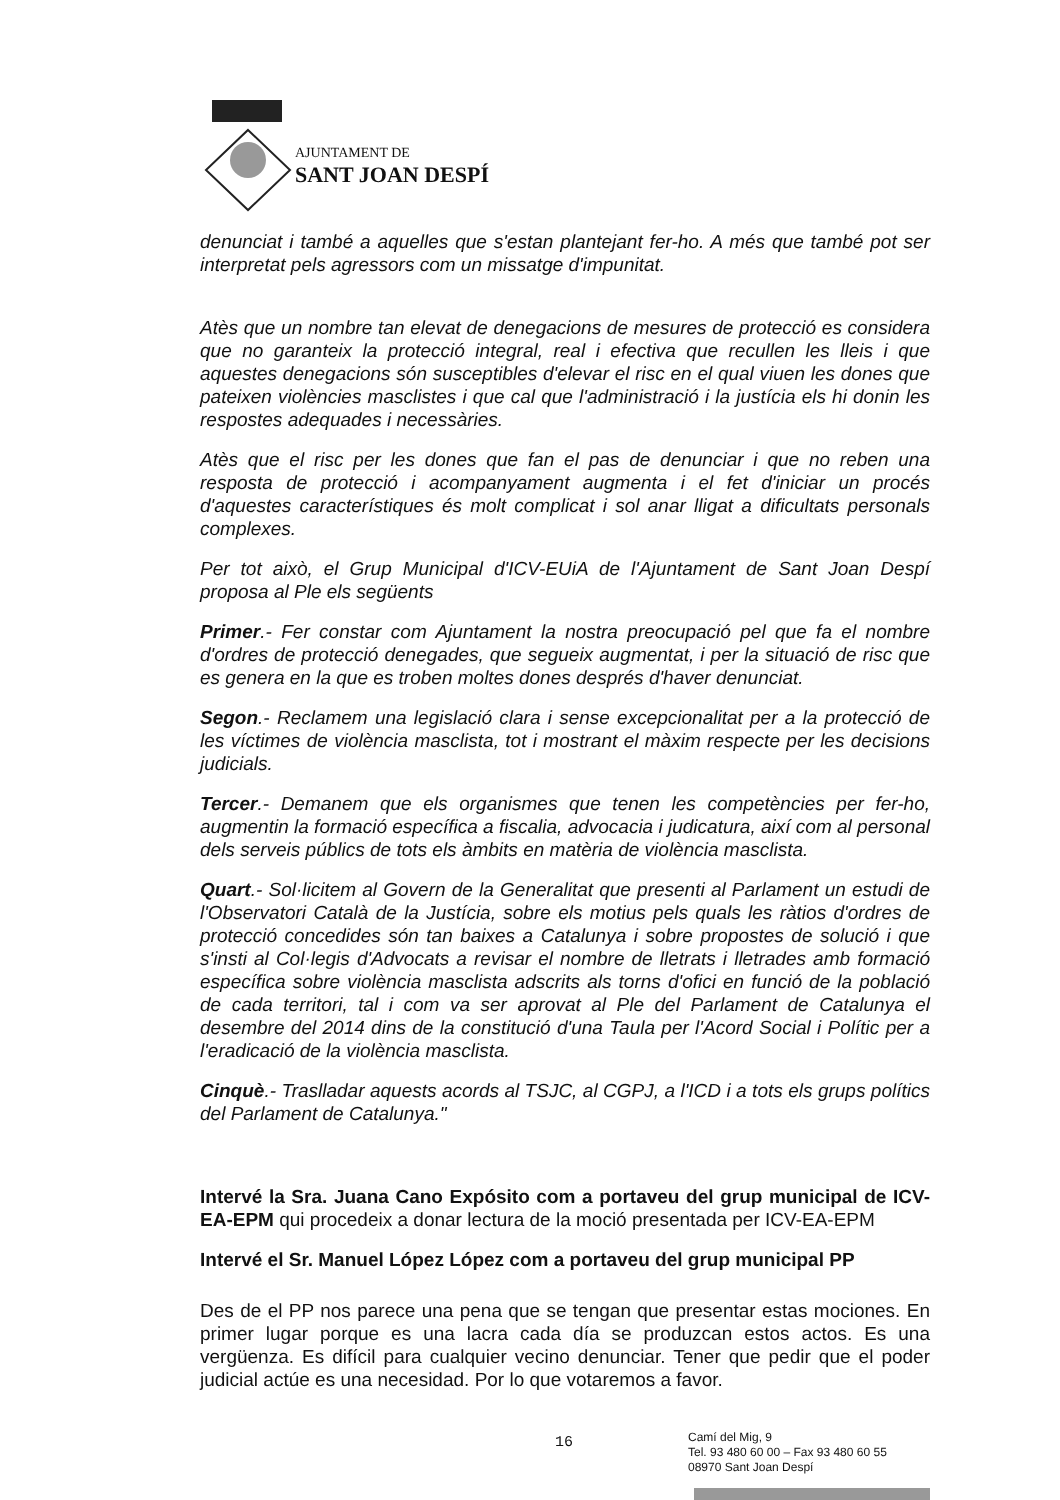AJUNTAMENT DE
SANT JOAN DESPÍ
denunciat i també a aquelles que s'estan plantejant fer-ho. A més que també pot ser interpretat pels agressors com un missatge d'impunitat.
Atès que un nombre tan elevat de denegacions de mesures de protecció es considera que no garanteix la protecció integral, real i efectiva que recullen les lleis i que aquestes denegacions són susceptibles d'elevar el risc en el qual viuen les dones que pateixen violències masclistes i que cal que l'administració i la justícia els hi donin les respostes adequades i necessàries.
Atès que el risc per les dones que fan el pas de denunciar i que no reben una resposta de protecció i acompanyament augmenta i el fet d'iniciar un procés d'aquestes característiques és molt complicat i sol anar lligat a dificultats personals complexes.
Per tot això, el Grup Municipal d'ICV-EUiA de l'Ajuntament de Sant Joan Despí proposa al Ple els següents
Primer.- Fer constar com Ajuntament la nostra preocupació pel que fa el nombre d'ordres de protecció denegades, que segueix augmentat, i per la situació de risc que es genera en la que es troben moltes dones després d'haver denunciat.
Segon.- Reclamem una legislació clara i sense excepcionalitat per a la protecció de les víctimes de violència masclista, tot i mostrant el màxim respecte per les decisions judicials.
Tercer.- Demanem que els organismes que tenen les competències per fer-ho, augmentin la formació específica a fiscalia, advocacia i judicatura, així com al personal dels serveis públics de tots els àmbits en matèria de violència masclista.
Quart.- Sol·licitem al Govern de la Generalitat que presenti al Parlament un estudi de l'Observatori Català de la Justícia, sobre els motius pels quals les ràtios d'ordres de protecció concedides són tan baixes a Catalunya i sobre propostes de solució i que s'insti al Col·legis d'Advocats a revisar el nombre de lletrats i lletrades amb formació específica sobre violència masclista adscrits als torns d'ofici en funció de la població de cada territori, tal i com va ser aprovat al Ple del Parlament de Catalunya el desembre del 2014 dins de la constitució d'una Taula per l'Acord Social i Polític per a l'eradicació de la violència masclista.
Cinquè.- Traslladar aquests acords al TSJC, al CGPJ, a l'ICD i a tots els grups polítics del Parlament de Catalunya."
Intervé la Sra. Juana Cano Expósito com a portaveu del grup municipal de ICV-EA-EPM qui procedeix a donar lectura de la moció presentada per ICV-EA-EPM
Intervé el Sr. Manuel López López com a portaveu del grup municipal PP
Des de el PP nos parece una pena que se tengan que presentar estas mociones. En primer lugar porque es una lacra cada día se produzcan estos actos. Es una vergüenza. Es difícil para cualquier vecino denunciar. Tener que pedir que el poder judicial actúe es una necesidad. Por lo que votaremos a favor.
16
Camí del Mig, 9
Tel. 93 480 60 00 – Fax 93 480 60 55
08970 Sant Joan Despí